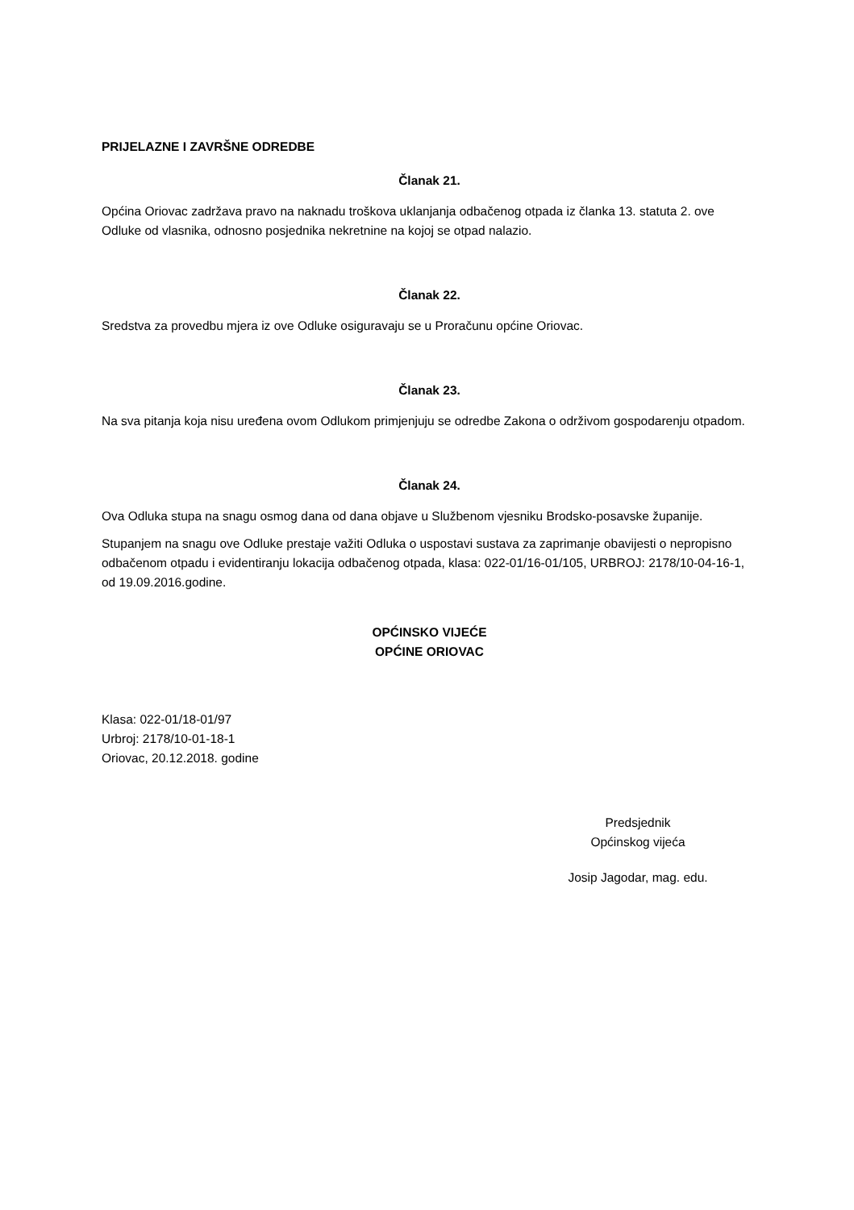PRIJELAZNE I ZAVRŠNE ODREDBE
Članak 21.
Općina Oriovac zadržava pravo na naknadu troškova uklanjanja odbačenog otpada iz članka 13. statuta 2. ove Odluke od vlasnika, odnosno posjednika nekretnine na kojoj se otpad nalazio.
Članak 22.
Sredstva za provedbu mjera iz ove Odluke osiguravaju se u Proračunu općine Oriovac.
Članak 23.
Na sva pitanja koja nisu uređena ovom Odlukom primjenjuju se odredbe Zakona o održivom gospodarenju otpadom.
Članak 24.
Ova Odluka stupa na snagu osmog dana od dana objave u Službenom vjesniku Brodsko-posavske županije.
Stupanjem na snagu ove Odluke prestaje važiti Odluka o uspostavi sustava za zaprimanje obavijesti o nepropisno odbačenom otpadu i evidentiranju lokacija odbačenog otpada, klasa: 022-01/16-01/105, URBROJ: 2178/10-04-16-1, od 19.09.2016.godine.
OPĆINSKO VIJEĆE
OPĆINE ORIOVAC
Klasa: 022-01/18-01/97
Urbroj: 2178/10-01-18-1
Oriovac, 20.12.2018. godine
Predsjednik
Općinskog vijeća
Josip Jagodar, mag. edu.